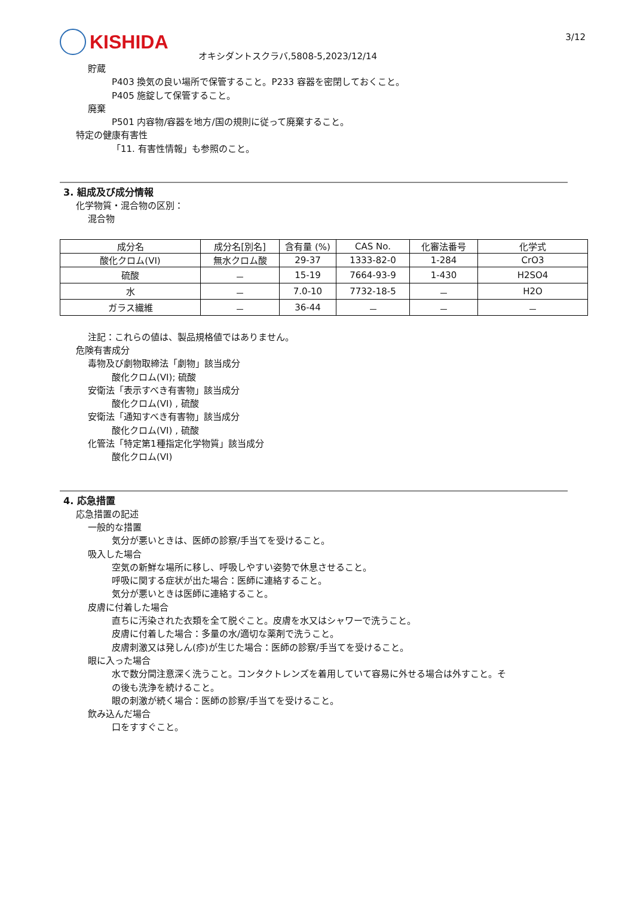KISHIDA
オキシダントスクラバ,5808-5,2023/12/14
3/12
貯蔵
P403 換気の良い場所で保管すること。P233 容器を密閉しておくこと。
P405 施錠して保管すること。
廃棄
P501 内容物/容器を地方/国の規則に従って廃棄すること。
特定の健康有害性
「11. 有害性情報」も参照のこと。
3. 組成及び成分情報
化学物質・混合物の区別：
混合物
| 成分名 | 成分名[別名] | 含有量 (%) | CAS No. | 化審法番号 | 化学式 |
| --- | --- | --- | --- | --- | --- |
| 酸化クロム(VI) | 無水クロム酸 | 29-37 | 1333-82-0 | 1-284 | CrO3 |
| 硫酸 | － | 15-19 | 7664-93-9 | 1-430 | H2SO4 |
| 水 | － | 7.0-10 | 7732-18-5 | － | H2O |
| ガラス繊維 | － | 36-44 | － | － | － |
注記：これらの値は、製品規格値ではありません。
危険有害成分
毒物及び劇物取締法「劇物」該当成分
酸化クロム(VI); 硫酸
安衛法「表示すべき有害物」該当成分
酸化クロム(VI) , 硫酸
安衛法「通知すべき有害物」該当成分
酸化クロム(VI) , 硫酸
化管法「特定第1種指定化学物質」該当成分
酸化クロム(VI)
4. 応急措置
応急措置の記述
一般的な措置
気分が悪いときは、医師の診察/手当てを受けること。
吸入した場合
空気の新鮮な場所に移し、呼吸しやすい姿勢で休息させること。
呼吸に関する症状が出た場合：医師に連絡すること。
気分が悪いときは医師に連絡すること。
皮膚に付着した場合
直ちに汚染された衣類を全て脱ぐこと。皮膚を水又はシャワーで洗うこと。
皮膚に付着した場合：多量の水/適切な薬剤で洗うこと。
皮膚刺激又は発しん(疹)が生じた場合：医師の診察/手当てを受けること。
眼に入った場合
水で数分間注意深く洗うこと。コンタクトレンズを着用していて容易に外せる場合は外すこと。そ
の後も洗浄を続けること。
眼の刺激が続く場合：医師の診察/手当てを受けること。
飲み込んだ場合
口をすすぐこと。